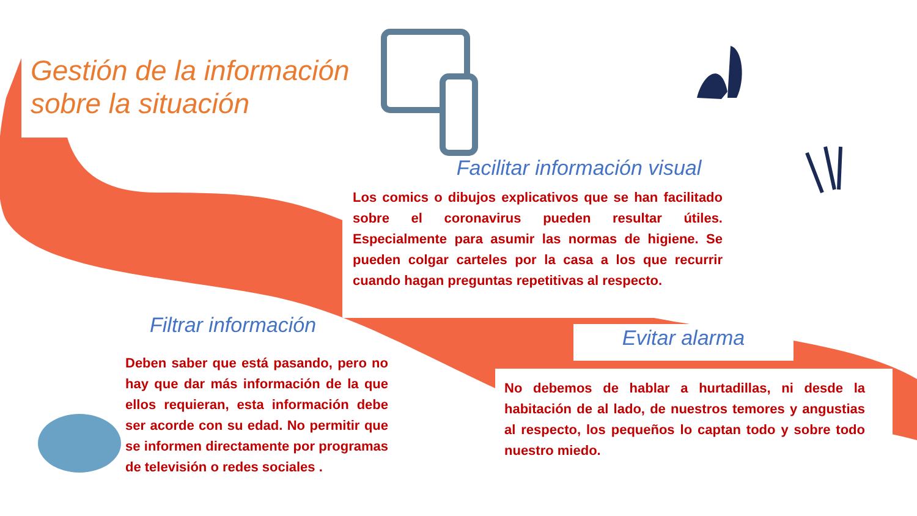Gestión de la información
sobre la situación
Facilitar información visual
Los comics o dibujos explicativos que se han facilitado sobre el coronavirus pueden resultar útiles. Especialmente para asumir las normas de higiene. Se pueden colgar carteles por la casa a los que recurrir cuando hagan preguntas repetitivas al respecto.
Filtrar información
Deben saber que está pasando, pero no hay que dar más información de la que ellos requieran, esta información debe ser acorde con su edad. No permitir que se informen directamente por programas de televisión o redes sociales .
Evitar alarma
No debemos de hablar a hurtadillas, ni desde la habitación de al lado, de nuestros temores y angustias al respecto, los pequeños lo captan todo y sobre todo nuestro miedo.